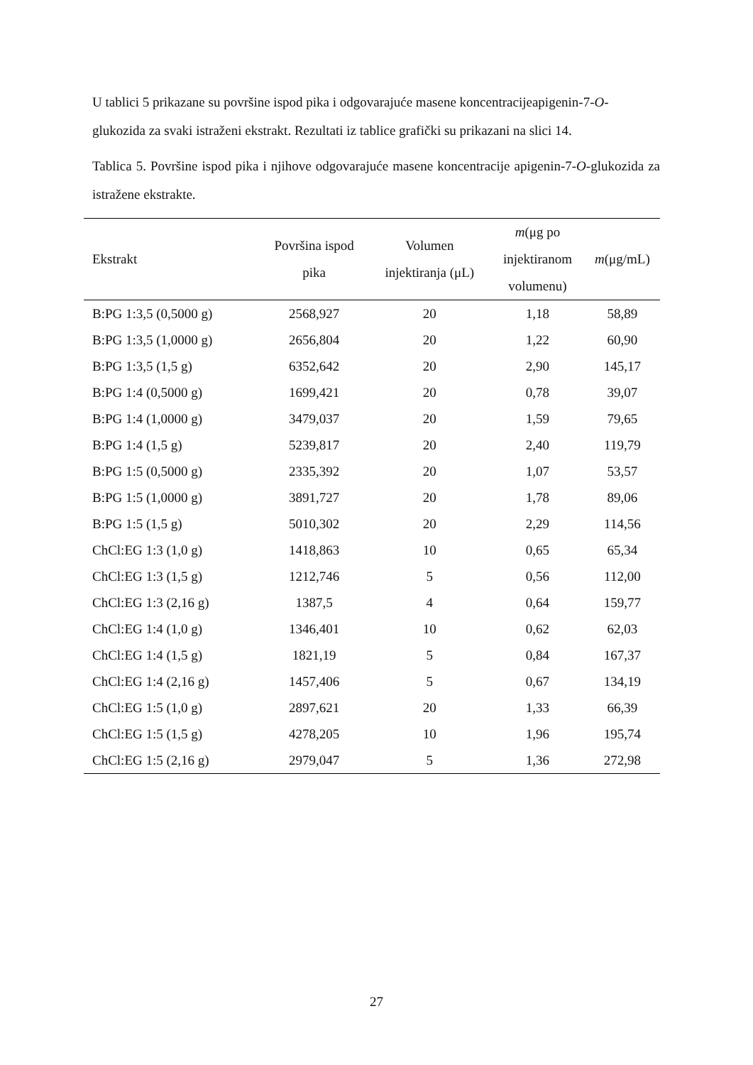U tablici 5 prikazane su površine ispod pika i odgovarajuće masene koncentracijeapigenin-7-O-glukozida za svaki istraženi ekstrakt. Rezultati iz tablice grafički su prikazani na slici 14.
Tablica 5. Površine ispod pika i njihove odgovarajuće masene koncentracije apigenin-7-O-glukozida za istražene ekstrakte.
| Ekstrakt | Površina ispod pika | Volumen injektiranja (μL) | m (μg po injektiranom volumenu) | m (μg/mL) |
| --- | --- | --- | --- | --- |
| B:PG 1:3,5 (0,5000 g) | 2568,927 | 20 | 1,18 | 58,89 |
| B:PG 1:3,5 (1,0000 g) | 2656,804 | 20 | 1,22 | 60,90 |
| B:PG 1:3,5 (1,5 g) | 6352,642 | 20 | 2,90 | 145,17 |
| B:PG 1:4 (0,5000 g) | 1699,421 | 20 | 0,78 | 39,07 |
| B:PG 1:4 (1,0000 g) | 3479,037 | 20 | 1,59 | 79,65 |
| B:PG 1:4 (1,5 g) | 5239,817 | 20 | 2,40 | 119,79 |
| B:PG 1:5 (0,5000 g) | 2335,392 | 20 | 1,07 | 53,57 |
| B:PG 1:5 (1,0000 g) | 3891,727 | 20 | 1,78 | 89,06 |
| B:PG 1:5 (1,5 g) | 5010,302 | 20 | 2,29 | 114,56 |
| ChCl:EG 1:3 (1,0 g) | 1418,863 | 10 | 0,65 | 65,34 |
| ChCl:EG 1:3 (1,5 g) | 1212,746 | 5 | 0,56 | 112,00 |
| ChCl:EG 1:3 (2,16 g) | 1387,5 | 4 | 0,64 | 159,77 |
| ChCl:EG 1:4 (1,0 g) | 1346,401 | 10 | 0,62 | 62,03 |
| ChCl:EG 1:4 (1,5 g) | 1821,19 | 5 | 0,84 | 167,37 |
| ChCl:EG 1:4 (2,16 g) | 1457,406 | 5 | 0,67 | 134,19 |
| ChCl:EG 1:5 (1,0 g) | 2897,621 | 20 | 1,33 | 66,39 |
| ChCl:EG 1:5 (1,5 g) | 4278,205 | 10 | 1,96 | 195,74 |
| ChCl:EG 1:5 (2,16 g) | 2979,047 | 5 | 1,36 | 272,98 |
27